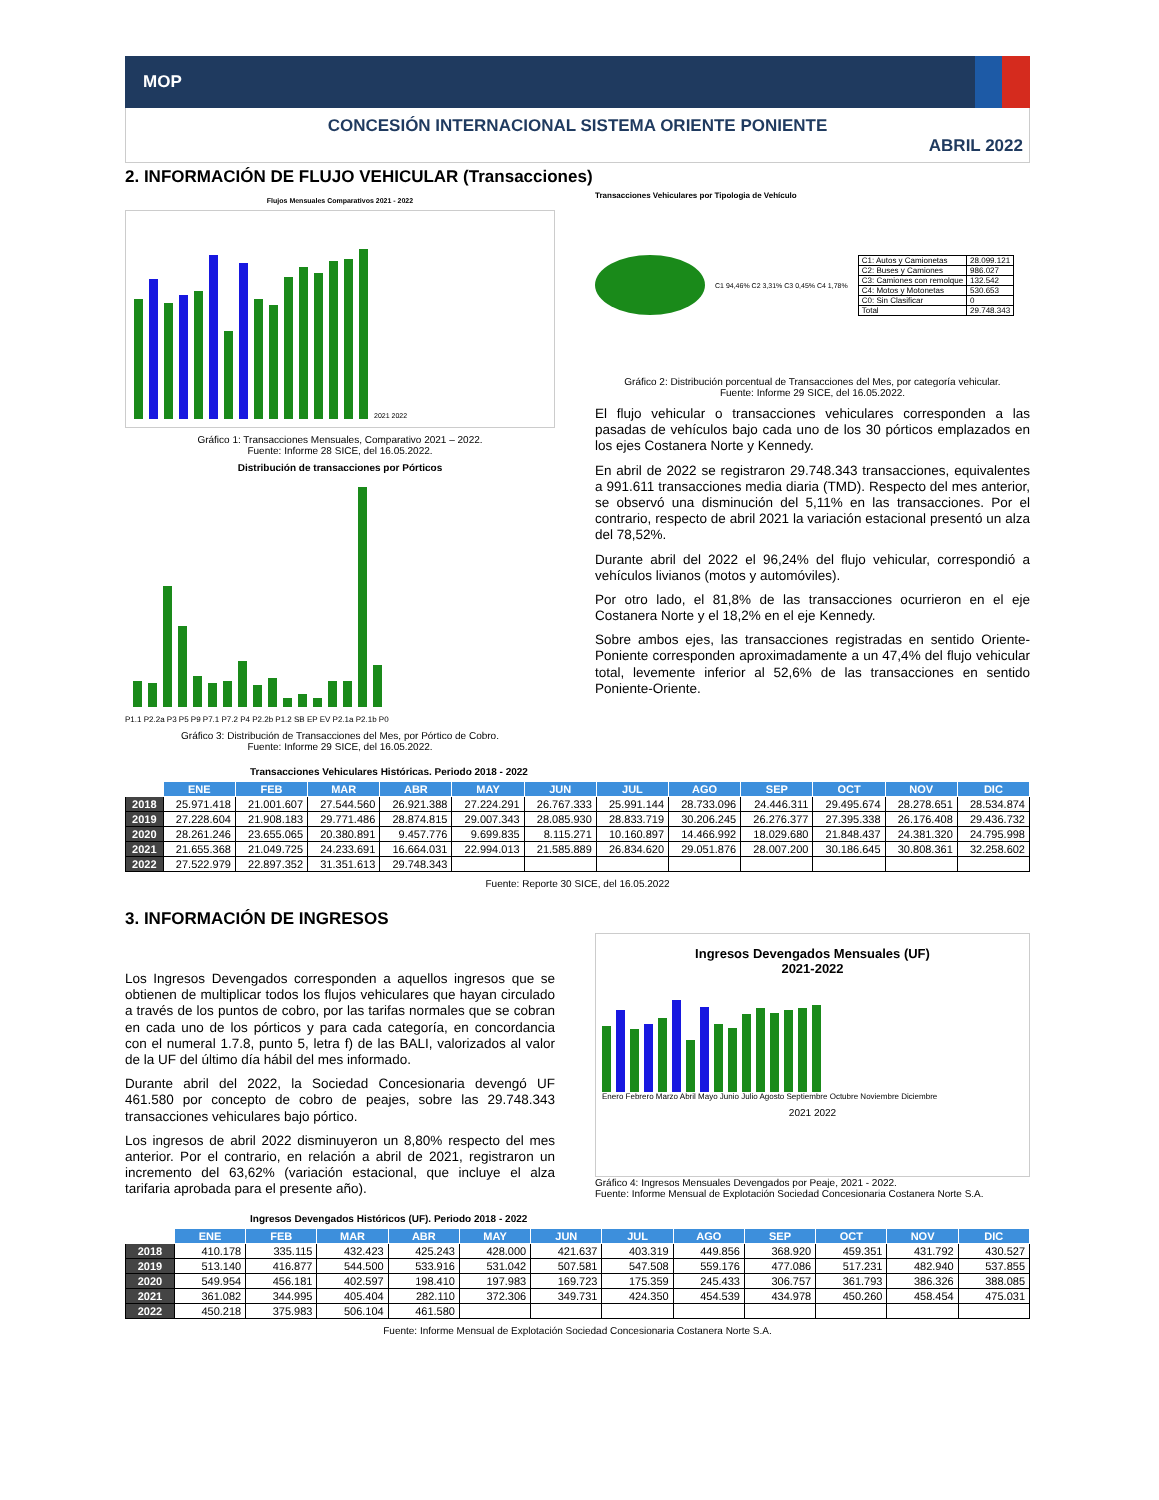MOP
CONCESIÓN INTERNACIONAL SISTEMA ORIENTE PONIENTE
ABRIL 2022
2. INFORMACIÓN DE FLUJO VEHICULAR (Transacciones)
Flujos Mensuales Comparativos 2021 - 2022
2021 2022
Gráfico 1: Transacciones Mensuales, Comparativo 2021 – 2022.
Fuente: Informe 28 SICE, del 16.05.2022.
Distribución de transacciones por Pórticos
P1.1 P2.2a P3 P5 P9 P7.1 P7.2 P4 P2.2b P1.2 SB EP EV P2.1a P2.1b P0
Gráfico 3: Distribución de Transacciones del Mes, por Pórtico de Cobro.
Fuente: Informe 29 SICE, del 16.05.2022.
Transacciones Vehiculares por Tipologia de Vehículo
C1 94,46% C2 3,31% C3 0,45% C4 1,78%
| C1: Autos y Camionetas | 28.099.121 |
| C2: Buses y Camiones | 986.027 |
| C3: Camiones con remolque | 132.542 |
| C4: Motos y Motonetas | 530.653 |
| C0: Sin Clasificar | 0 |
| Total | 29.748.343 |
Gráfico 2: Distribución porcentual de Transacciones del Mes, por categoría vehicular.
Fuente: Informe 29 SICE, del 16.05.2022.
El flujo vehicular o transacciones vehiculares corresponden a las pasadas de vehículos bajo cada uno de los 30 pórticos emplazados en los ejes Costanera Norte y Kennedy.
En abril de 2022 se registraron 29.748.343 transacciones, equivalentes a 991.611 transacciones media diaria (TMD). Respecto del mes anterior, se observó una disminución del 5,11% en las transacciones. Por el contrario, respecto de abril 2021 la variación estacional presentó un alza del 78,52%.
Durante abril del 2022 el 96,24% del flujo vehicular, correspondió a vehículos livianos (motos y automóviles).
Por otro lado, el 81,8% de las transacciones ocurrieron en el eje Costanera Norte y el 18,2% en el eje Kennedy.
Sobre ambos ejes, las transacciones registradas en sentido Oriente-Poniente corresponden aproximadamente a un 47,4% del flujo vehicular total, levemente inferior al 52,6% de las transacciones en sentido Poniente-Oriente.
Transacciones Vehiculares Históricas. Periodo 2018 - 2022
| | ENE | FEB | MAR | ABR | MAY | JUN | JUL | AGO | SEP | OCT | NOV | DIC |
| --- | --- | --- | --- | --- | --- | --- | --- | --- | --- | --- | --- | --- |
| 2018 | 25.971.418 | 21.001.607 | 27.544.560 | 26.921.388 | 27.224.291 | 26.767.333 | 25.991.144 | 28.733.096 | 24.446.311 | 29.495.674 | 28.278.651 | 28.534.874 |
| 2019 | 27.228.604 | 21.908.183 | 29.771.486 | 28.874.815 | 29.007.343 | 28.085.930 | 28.833.719 | 30.206.245 | 26.276.377 | 27.395.338 | 26.176.408 | 29.436.732 |
| 2020 | 28.261.246 | 23.655.065 | 20.380.891 | 9.457.776 | 9.699.835 | 8.115.271 | 10.160.897 | 14.466.992 | 18.029.680 | 21.848.437 | 24.381.320 | 24.795.998 |
| 2021 | 21.655.368 | 21.049.725 | 24.233.691 | 16.664.031 | 22.994.013 | 21.585.889 | 26.834.620 | 29.051.876 | 28.007.200 | 30.186.645 | 30.808.361 | 32.258.602 |
| 2022 | 27.522.979 | 22.897.352 | 31.351.613 | 29.748.343 | | | | | | | | |
Fuente: Reporte 30 SICE, del 16.05.2022
3. INFORMACIÓN DE INGRESOS
Los Ingresos Devengados corresponden a aquellos ingresos que se obtienen de multiplicar todos los flujos vehiculares que hayan circulado a través de los puntos de cobro, por las tarifas normales que se cobran en cada uno de los pórticos y para cada categoría, en concordancia con el numeral 1.7.8, punto 5, letra f) de las BALI, valorizados al valor de la UF del último día hábil del mes informado.
Durante abril del 2022, la Sociedad Concesionaria devengó UF 461.580 por concepto de cobro de peajes, sobre las 29.748.343 transacciones vehiculares bajo pórtico.
Los ingresos de abril 2022 disminuyeron un 8,80% respecto del mes anterior. Por el contrario, en relación a abril de 2021, registraron un incremento del 63,62% (variación estacional, que incluye el alza tarifaria aprobada para el presente año).
Ingresos Devengados Mensuales (UF)
2021-2022
Enero Febrero Marzo Abril Mayo Junio Julio Agosto Septiembre Octubre Noviembre Diciembre
2021 2022
Gráfico 4: Ingresos Mensuales Devengados por Peaje, 2021 - 2022.
Fuente: Informe Mensual de Explotación Sociedad Concesionaria Costanera Norte S.A.
Ingresos Devengados Históricos (UF). Periodo 2018 - 2022
| | ENE | FEB | MAR | ABR | MAY | JUN | JUL | AGO | SEP | OCT | NOV | DIC |
| --- | --- | --- | --- | --- | --- | --- | --- | --- | --- | --- | --- | --- |
| 2018 | 410.178 | 335.115 | 432.423 | 425.243 | 428.000 | 421.637 | 403.319 | 449.856 | 368.920 | 459.351 | 431.792 | 430.527 |
| 2019 | 513.140 | 416.877 | 544.500 | 533.916 | 531.042 | 507.581 | 547.508 | 559.176 | 477.086 | 517.231 | 482.940 | 537.855 |
| 2020 | 549.954 | 456.181 | 402.597 | 198.410 | 197.983 | 169.723 | 175.359 | 245.433 | 306.757 | 361.793 | 386.326 | 388.085 |
| 2021 | 361.082 | 344.995 | 405.404 | 282.110 | 372.306 | 349.731 | 424.350 | 454.539 | 434.978 | 450.260 | 458.454 | 475.031 |
| 2022 | 450.218 | 375.983 | 506.104 | 461.580 | | | | | | | | |
Fuente: Informe Mensual de Explotación Sociedad Concesionaria Costanera Norte S.A.